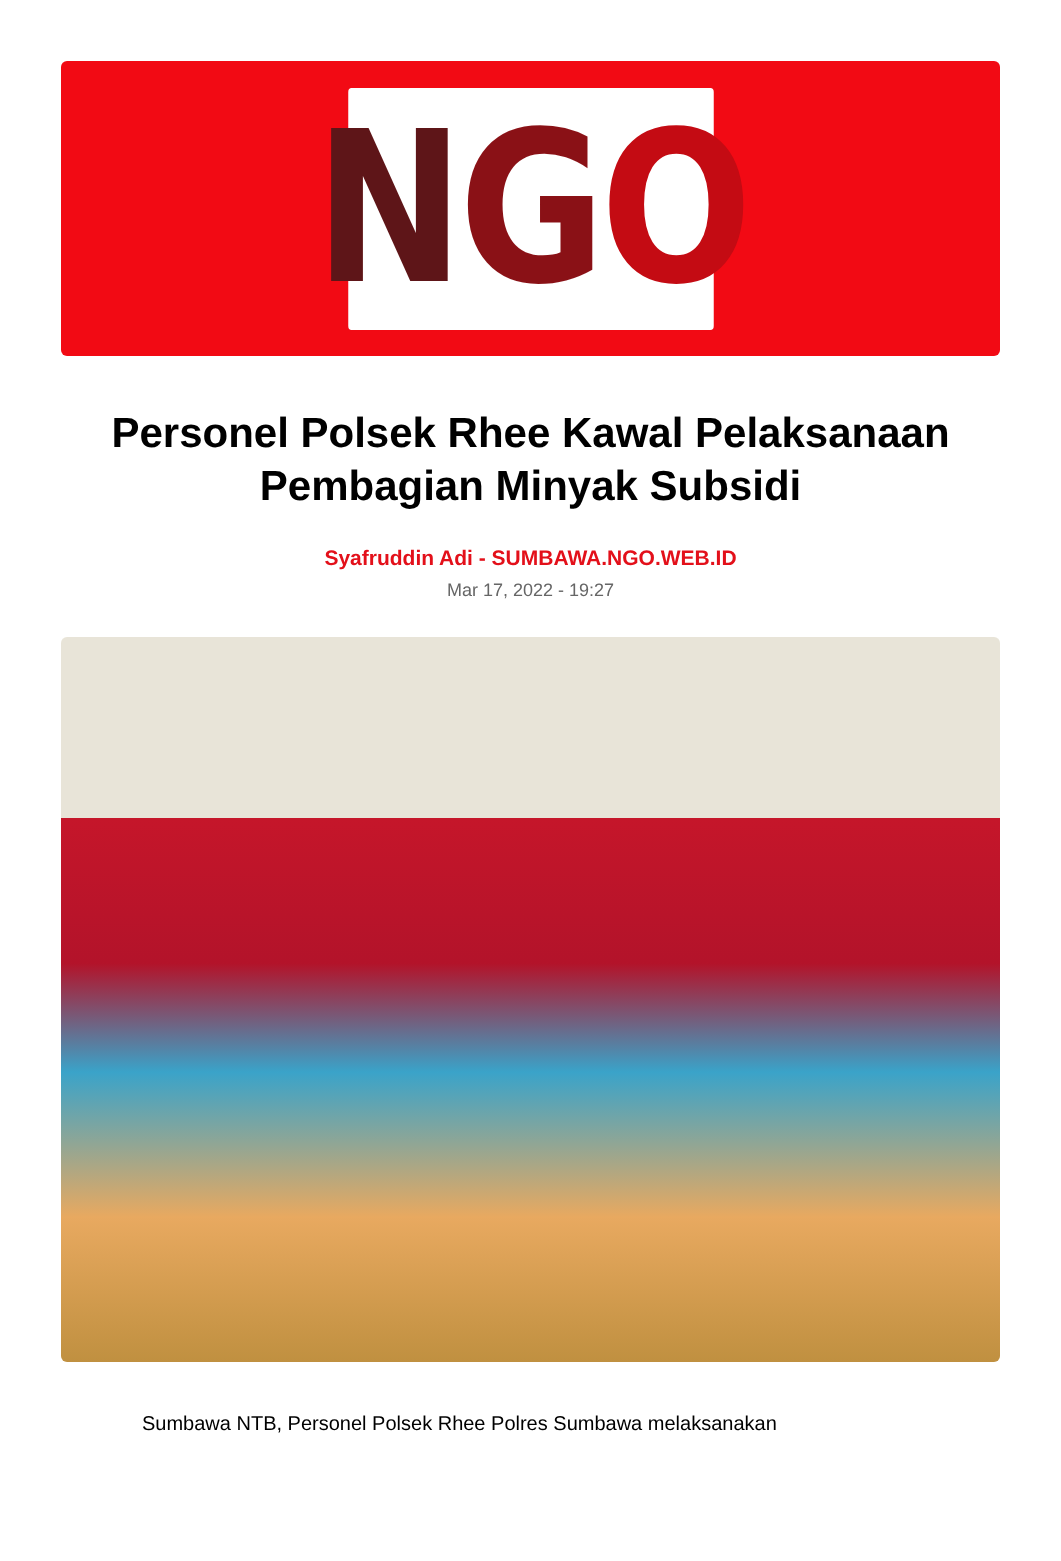N G O
Personel Polsek Rhee Kawal Pelaksanaan Pembagian Minyak Subsidi
Syafruddin Adi - SUMBAWA.NGO.WEB.ID
Mar 17, 2022 - 19:27
Sumbawa NTB, Personel Polsek Rhee Polres Sumbawa melaksanakan